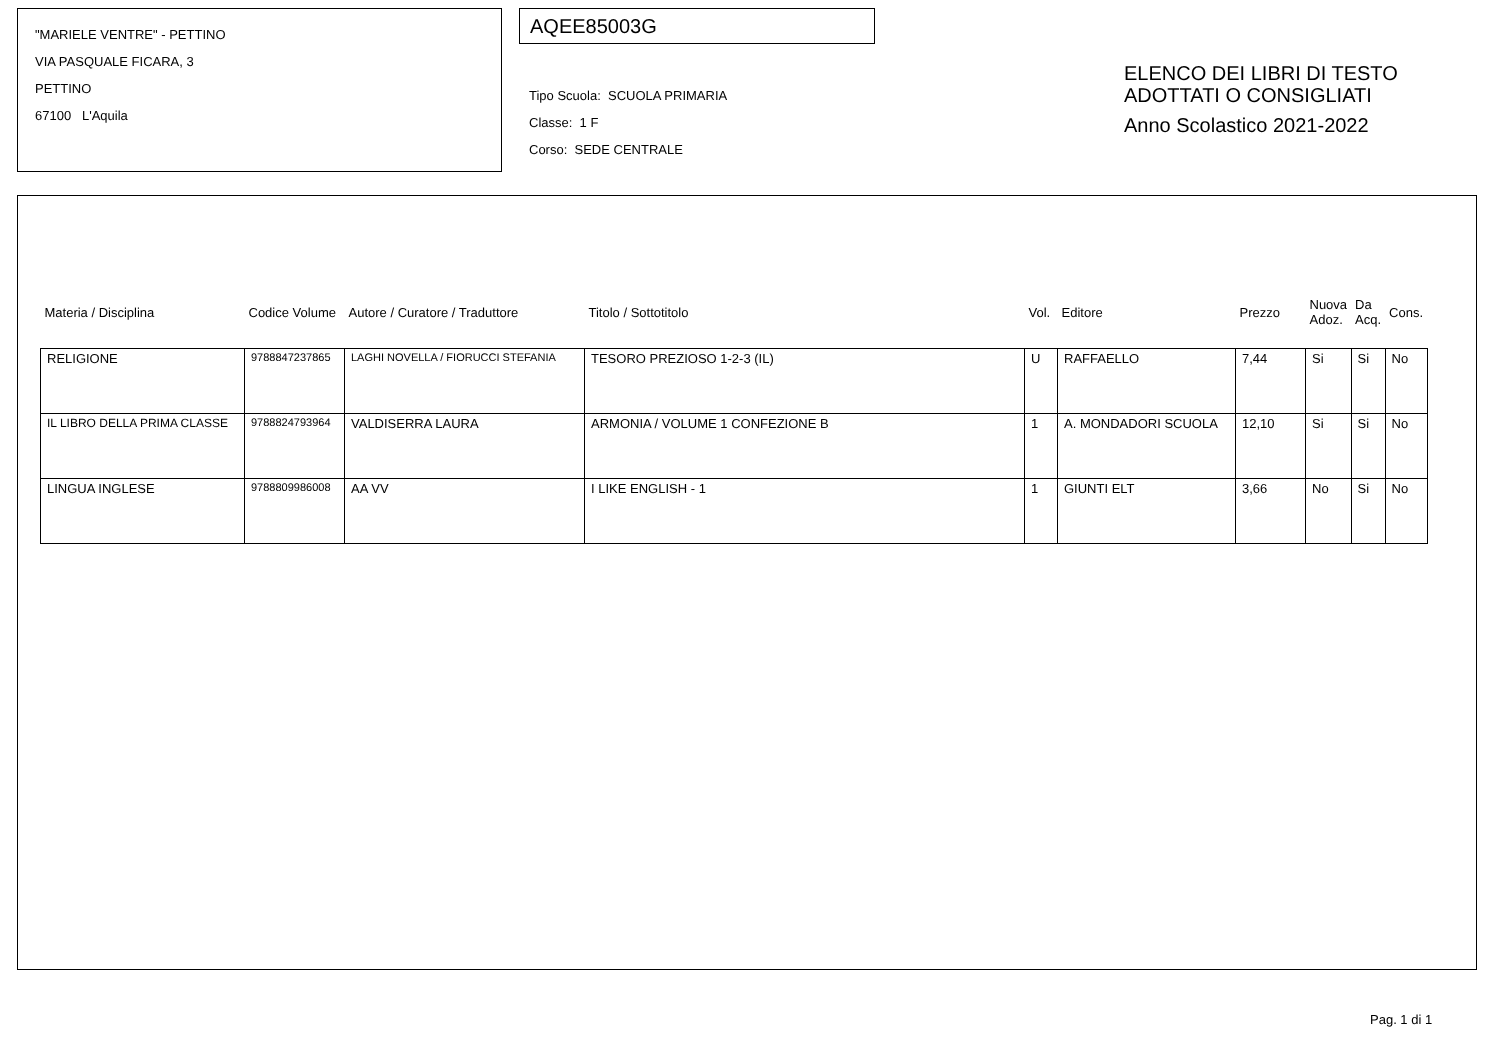"MARIELE VENTRE" - PETTINO
VIA PASQUALE FICARA, 3
PETTINO
67100 L'Aquila
AQEE85003G
Tipo Scuola: SCUOLA PRIMARIA
Classe: 1 F
Corso: SEDE CENTRALE
ELENCO DEI LIBRI DI TESTO
ADOTTATI O CONSIGLIATI
Anno Scolastico 2021-2022
| Materia / Disciplina | Codice Volume | Autore / Curatore / Traduttore | Titolo / Sottotitolo | Vol. | Editore | Prezzo | Nuova Adoz. | Da Acq. | Cons. |
| --- | --- | --- | --- | --- | --- | --- | --- | --- | --- |
| RELIGIONE | 9788847237865 | LAGHI NOVELLA / FIORUCCI STEFANIA | TESORO PREZIOSO 1-2-3 (IL) | U | RAFFAELLO | 7,44 | Si | Si | No |
| IL LIBRO DELLA PRIMA CLASSE | 9788824793964 | VALDISERRA LAURA | ARMONIA / VOLUME 1 CONFEZIONE B | 1 | A. MONDADORI SCUOLA | 12,10 | Si | Si | No |
| LINGUA INGLESE | 9788809986008 | AA VV | I LIKE ENGLISH - 1 | 1 | GIUNTI ELT | 3,66 | No | Si | No |
Pag. 1 di 1